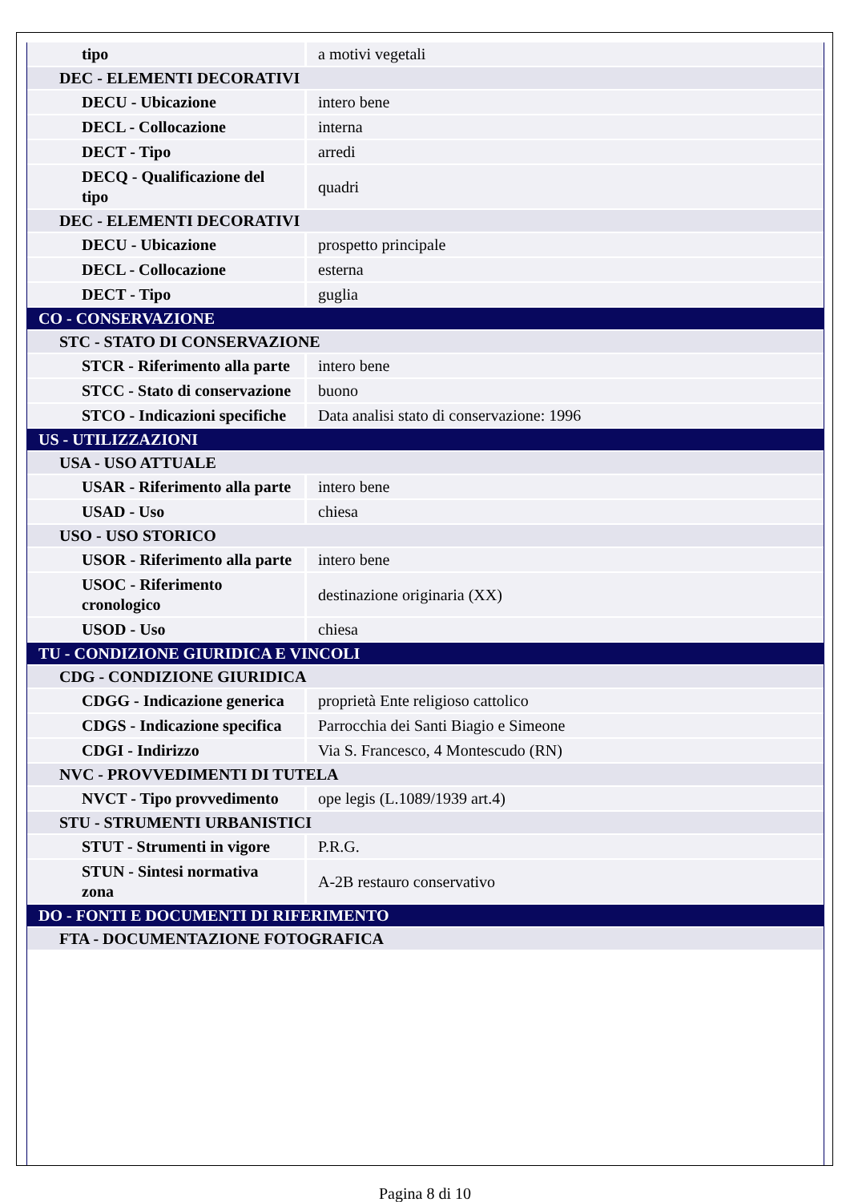| tipo | a motivi vegetali |
| DEC - ELEMENTI DECORATIVI | |
| DECU - Ubicazione | intero bene |
| DECL - Collocazione | interna |
| DECT - Tipo | arredi |
| DECQ - Qualificazione del tipo | quadri |
| DEC - ELEMENTI DECORATIVI | |
| DECU - Ubicazione | prospetto principale |
| DECL - Collocazione | esterna |
| DECT - Tipo | guglia |
| CO - CONSERVAZIONE | |
| STC - STATO DI CONSERVAZIONE | |
| STCR - Riferimento alla parte | intero bene |
| STCC - Stato di conservazione | buono |
| STCO - Indicazioni specifiche | Data analisi stato di conservazione: 1996 |
| US - UTILIZZAZIONI | |
| USA - USO ATTUALE | |
| USAR - Riferimento alla parte | intero bene |
| USAD - Uso | chiesa |
| USO - USO STORICO | |
| USOR - Riferimento alla parte | intero bene |
| USOC - Riferimento cronologico | destinazione originaria (XX) |
| USOD - Uso | chiesa |
| TU - CONDIZIONE GIURIDICA E VINCOLI | |
| CDG - CONDIZIONE GIURIDICA | |
| CDGG - Indicazione generica | proprietà Ente religioso cattolico |
| CDGS - Indicazione specifica | Parrocchia dei Santi Biagio e Simeone |
| CDGI - Indirizzo | Via S. Francesco, 4 Montescudo (RN) |
| NVC - PROVVEDIMENTI DI TUTELA | |
| NVCT - Tipo provvedimento | ope legis (L.1089/1939 art.4) |
| STU - STRUMENTI URBANISTICI | |
| STUT - Strumenti in vigore | P.R.G. |
| STUN - Sintesi normativa zona | A-2B restauro conservativo |
| DO - FONTI E DOCUMENTI DI RIFERIMENTO | |
| FTA - DOCUMENTAZIONE FOTOGRAFICA | |
Pagina 8 di 10